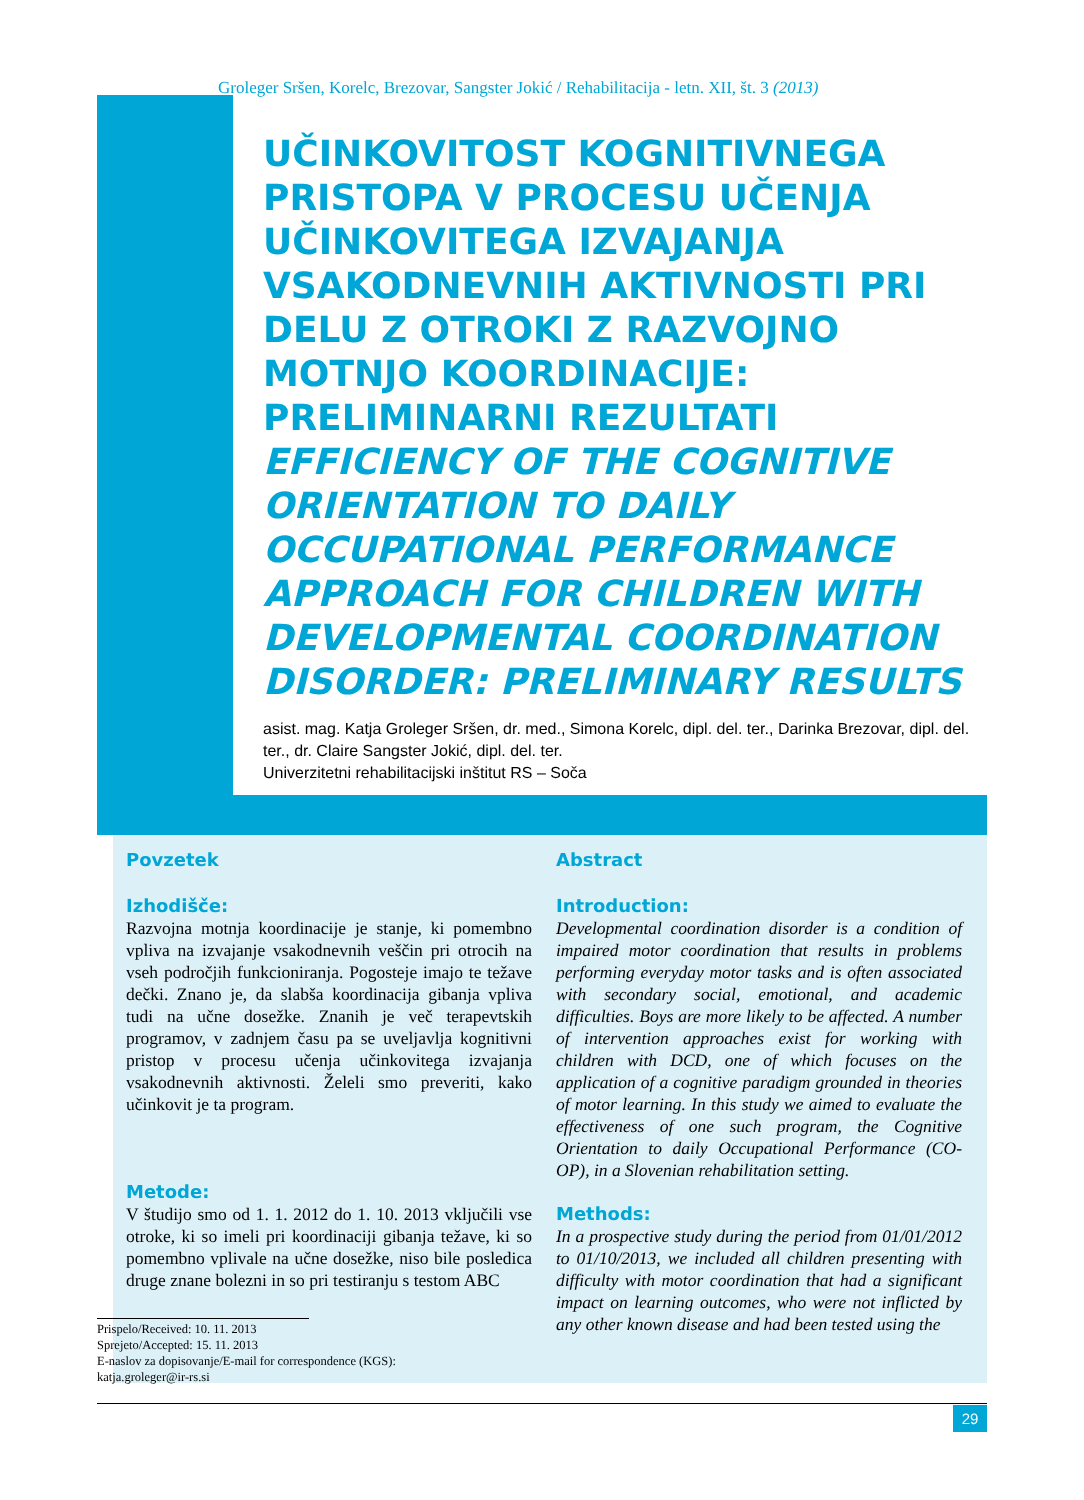Groleger Sršen, Korelc, Brezovar, Sangster Jokić / Rehabilitacija - letn. XII, št. 3 (2013)
UČINKOVITOST KOGNITIVNEGA PRISTOPA V PROCESU UČENJA UČINKOVITEGA IZVAJANJA VSAKODNEVNIH AKTIVNOSTI PRI DELU Z OTROKI Z RAZVOJNO MOTNJO KOORDINACIJE: PRELIMINARNI REZULTATI
EFFICIENCY OF THE COGNITIVE ORIENTATION TO DAILY OCCUPATIONAL PERFORMANCE APPROACH FOR CHILDREN WITH DEVELOPMENTAL COORDINATION DISORDER: PRELIMINARY RESULTS
asist. mag. Katja Groleger Sršen, dr. med., Simona Korelc, dipl. del. ter., Darinka Brezovar, dipl. del. ter., dr. Claire Sangster Jokić, dipl. del. ter.
Univerzitetni rehabilitacijski inštitut RS – Soča
Povzetek
Izhodišče:
Razvojna motnja koordinacije je stanje, ki pomembno vpliva na izvajanje vsakodnevnih veščin pri otrocih na vseh področjih funkcioniranja. Pogosteje imajo te težave dečki. Znano je, da slabša koordinacija gibanja vpliva tudi na učne dosežke. Znanih je več terapevtskih programov, v zadnjem času pa se uveljavlja kognitivni pristop v procesu učenja učinkovitega izvajanja vsakodnevnih aktivnosti. Želeli smo preveriti, kako učinkovit je ta program.
Metode:
V študijo smo od 1. 1. 2012 do 1. 10. 2013 vključili vse otroke, ki so imeli pri koordinaciji gibanja težave, ki so pomembno vplivale na učne dosežke, niso bile posledica druge znane bolezni in so pri testiranju s testom ABC
Abstract
Introduction:
Developmental coordination disorder is a condition of impaired motor coordination that results in problems performing everyday motor tasks and is often associated with secondary social, emotional, and academic difficulties. Boys are more likely to be affected. A number of intervention approaches exist for working with children with DCD, one of which focuses on the application of a cognitive paradigm grounded in theories of motor learning. In this study we aimed to evaluate the effectiveness of one such program, the Cognitive Orientation to daily Occupational Performance (CO-OP), in a Slovenian rehabilitation setting.
Methods:
In a prospective study during the period from 01/01/2012 to 01/10/2013, we included all children presenting with difficulty with motor coordination that had a significant impact on learning outcomes, who were not inflicted by any other known disease and had been tested using the
Prispelo/Received: 10. 11. 2013
Sprejeto/Accepted: 15. 11. 2013
E-naslov za dopisovanje/E-mail for correspondence (KGS):
katja.groleger@ir-rs.si
29